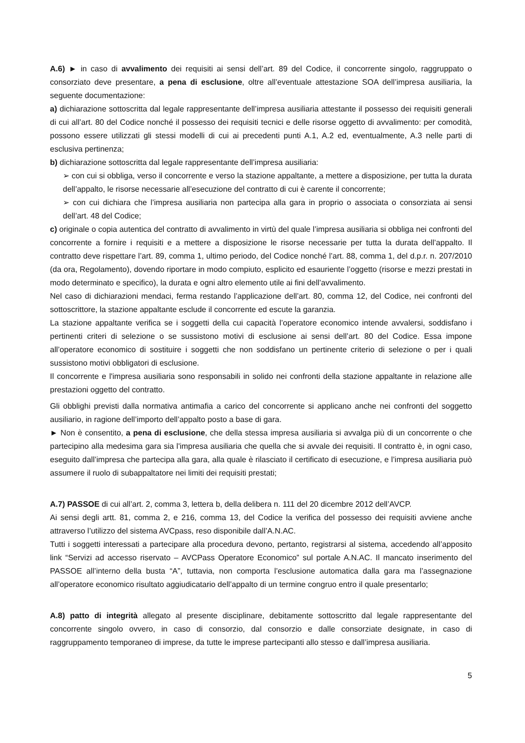A.6) ► in caso di avvalimento dei requisiti ai sensi dell’art. 89 del Codice, il concorrente singolo, raggruppato o consorziato deve presentare, a pena di esclusione, oltre all’eventuale attestazione SOA dell’impresa ausiliaria, la seguente documentazione:
a) dichiarazione sottoscritta dal legale rappresentante dell’impresa ausiliaria attestante il possesso dei requisiti generali di cui all’art. 80 del Codice nonché il possesso dei requisiti tecnici e delle risorse oggetto di avvalimento: per comodità, possono essere utilizzati gli stessi modelli di cui ai precedenti punti A.1, A.2 ed, eventualmente, A.3 nelle parti di esclusiva pertinenza;
b) dichiarazione sottoscritta dal legale rappresentante dell’impresa ausiliaria:
➢ con cui si obbliga, verso il concorrente e verso la stazione appaltante, a mettere a disposizione, per tutta la durata dell’appalto, le risorse necessarie all’esecuzione del contratto di cui è carente il concorrente;
➢ con cui dichiara che l’impresa ausiliaria non partecipa alla gara in proprio o associata o consorziata ai sensi dell’art. 48 del Codice;
c) originale o copia autentica del contratto di avvalimento in virtù del quale l’impresa ausiliaria si obbliga nei confronti del concorrente a fornire i requisiti e a mettere a disposizione le risorse necessarie per tutta la durata dell’appalto. Il contratto deve rispettare l’art. 89, comma 1, ultimo periodo, del Codice nonché l’art. 88, comma 1, del d.p.r. n. 207/2010 (da ora, Regolamento), dovendo riportare in modo compiuto, esplicito ed esauriente l’oggetto (risorse e mezzi prestati in modo determinato e specifico), la durata e ogni altro elemento utile ai fini dell’avvalimento.
Nel caso di dichiarazioni mendaci, ferma restando l’applicazione dell’art. 80, comma 12, del Codice, nei confronti del sottoscrittore, la stazione appaltante esclude il concorrente ed escute la garanzia.
La stazione appaltante verifica se i soggetti della cui capacità l’operatore economico intende avvalersi, soddisfano i pertinenti criteri di selezione o se sussistono motivi di esclusione ai sensi dell’art. 80 del Codice. Essa impone all’operatore economico di sostituire i soggetti che non soddisfano un pertinente criterio di selezione o per i quali sussistono motivi obbligatori di esclusione.
Il concorrente e l'impresa ausiliaria sono responsabili in solido nei confronti della stazione appaltante in relazione alle prestazioni oggetto del contratto.
Gli obblighi previsti dalla normativa antimafia a carico del concorrente si applicano anche nei confronti del soggetto ausiliario, in ragione dell’importo dell’appalto posto a base di gara.
► Non è consentito, a pena di esclusione, che della stessa impresa ausiliaria si avvalga più di un concorrente o che partecipino alla medesima gara sia l'impresa ausiliaria che quella che si avvale dei requisiti. Il contratto è, in ogni caso, eseguito dall’impresa che partecipa alla gara, alla quale è rilasciato il certificato di esecuzione, e l’impresa ausiliaria può assumere il ruolo di subappaltatore nei limiti dei requisiti prestati;
A.7) PASSOE di cui all’art. 2, comma 3, lettera b, della delibera n. 111 del 20 dicembre 2012 dell’AVCP.
Ai sensi degli artt. 81, comma 2, e 216, comma 13, del Codice la verifica del possesso dei requisiti avviene anche attraverso l’utilizzo del sistema AVCpass, reso disponibile dall’A.N.AC.
Tutti i soggetti interessati a partecipare alla procedura devono, pertanto, registrarsi al sistema, accedendo all’apposito link “Servizi ad accesso riservato – AVCPass Operatore Economico” sul portale A.N.AC. Il mancato inserimento del PASSOE all’interno della busta “A”, tuttavia, non comporta l’esclusione automatica dalla gara ma l’assegnazione all’operatore economico risultato aggiudicatario dell’appalto di un termine congruo entro il quale presentarlo;
A.8) patto di integrità allegato al presente disciplinare, debitamente sottoscritto dal legale rappresentante del concorrente singolo ovvero, in caso di consorzio, dal consorzio e dalle consorziate designate, in caso di raggruppamento temporaneo di imprese, da tutte le imprese partecipanti allo stesso e dall’impresa ausiliaria.
5